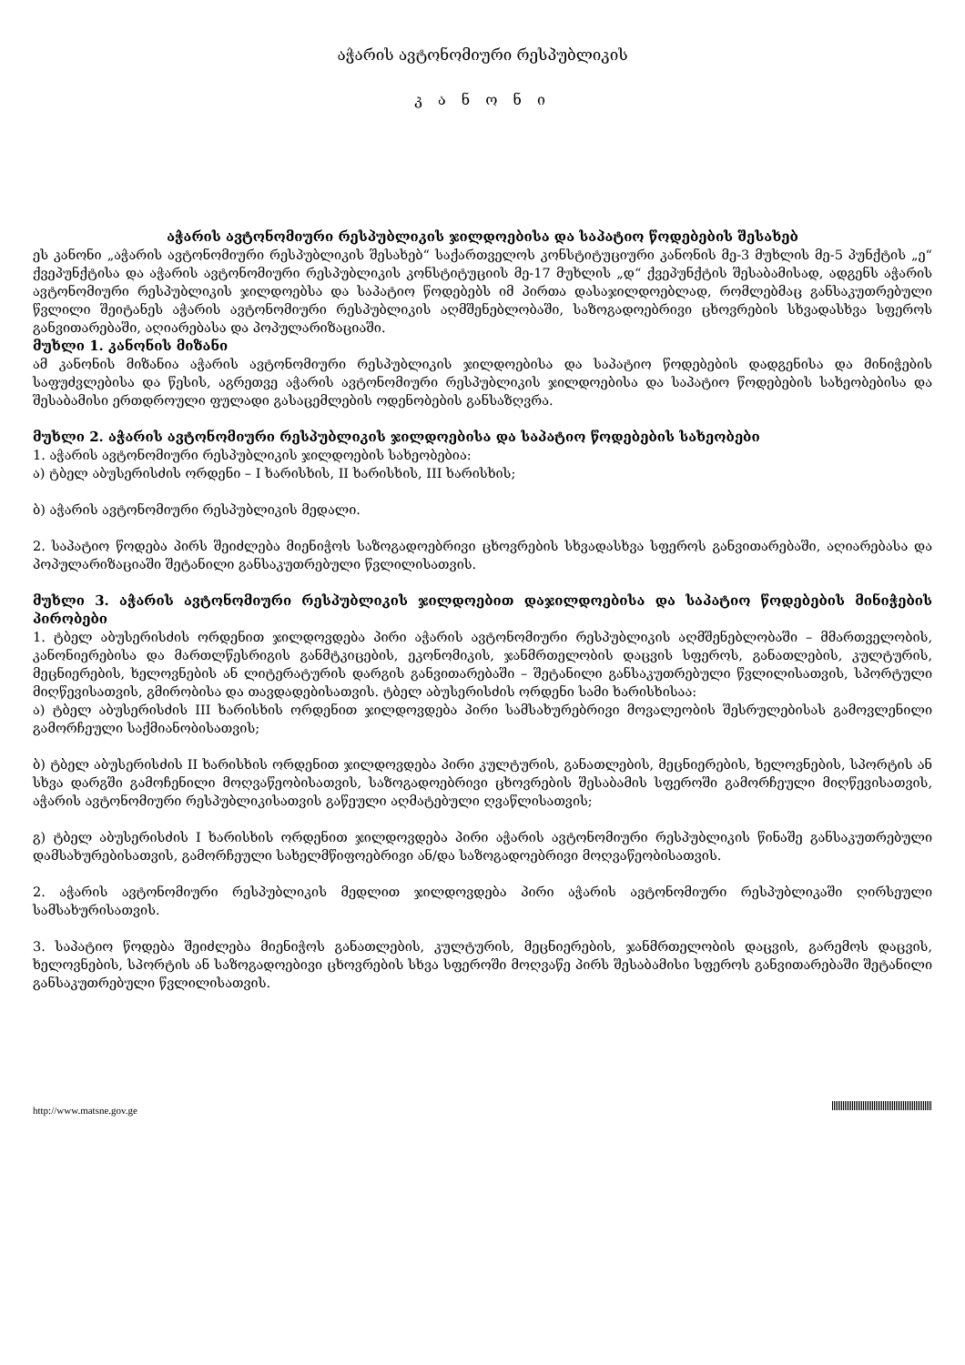აჭარის ავტონომიური რესპუბლიკის
კ ა ნ ო ნ ი
აჭარის ავტონომიური რესპუბლიკის ჯილდოებისა და საპატიო წოდებების შესახებ
ეს კანონი „აჭარის ავტონომიური რესპუბლიკის შესახებ“ საქართველოს კონსტიტუციური კანონის მე-3 მუხლის მე-5 პუნქტის „ე“ ქვეპუნქტისა და აჭარის ავტონომიური რესპუბლიკის კონსტიტუციის მე-17 მუხლის „დ“ ქვეპუნქტის შესაბამისად, ადგენს აჭარის ავტონომიური რესპუბლიკის ჯილდოებსა და საპატიო წოდებებს იმ პირთა დასაჯილდოებლად, რომლებმაც განსაკუთრებული წვლილი შეიტანეს აჭარის ავტონომიური რესპუბლიკის აღმშენებლობაში, საზოგადოებრივი ცხოვრების სხვადასხვა სფეროს განვითარებაში, აღიარებასა და პოპულარიზაციაში.
მუხლი 1. კანონის მიზანი
ამ კანონის მიზანია აჭარის ავტონომიური რესპუბლიკის ჯილდოებისა და საპატიო წოდებების დადგენისა და მინიჭების საფუძვლებისა და წესის, აგრეთვე აჭარის ავტონომიური რესპუბლიკის ჯილდოებისა და საპატიო წოდებების სახეობებისა და შესაბამისი ერთდროული ფულადი გასაცემლების ოდენობების განსაზღვრა.
მუხლი 2. აჭარის ავტონომიური რესპუბლიკის ჯილდოებისა და საპატიო წოდებების სახეობები
1. აჭარის ავტონომიური რესპუბლიკის ჯილდოების სახეობებია:
ა) ტბელ აბუსერისძის ორდენი – I ხარისხის, II ხარისხის, III ხარისხის;
ბ) აჭარის ავტონომიური რესპუბლიკის მედალი.
2. საპატიო წოდება პირს შეიძლება მიენიჭოს საზოგადოებრივი ცხოვრების სხვადასხვა სფეროს განვითარებაში, აღიარებასა და პოპულარიზაციაში შეტანილი განსაკუთრებული წვლილისათვის.
მუხლი 3. აჭარის ავტონომიური რესპუბლიკის ჯილდოებით დაჯილდოებისა და საპატიო წოდებების მინიჭების პირობები
1. ტბელ აბუსერისძის ორდენით ჯილდოვდება პირი აჭარის ავტონომიური რესპუბლიკის აღმშენებლობაში – მმართველობის, კანონიერებისა და მართლწესრიგის განმტკიცების, ეკონომიკის, ჯანმრთელობის დაცვის სფეროს, განათლების, კულტურის, მეცნიერების, ხელოვნების ან ლიტერატურის დარგის განვითარებაში – შეტანილი განსაკუთრებული წვლილისათვის, სპორტული მიღწევისათვის, გმირობისა და თავდადებისათვის. ტბელ აბუსერისძის ორდენი სამი ხარისხისაა:
ა) ტბელ აბუსერისძის III ხარისხის ორდენით ჯილდოვდება პირი სამსახურებრივი მოვალეობის შესრულებისას გამოვლენილი გამორჩეული საქმიანობისათვის;
ბ) ტბელ აბუსერისძის II ხარისხის ორდენით ჯილდოვდება პირი კულტურის, განათლების, მეცნიერების, ხელოვნების, სპორტის ან სხვა დარგში გამოჩენილი მოღვაწეობისათვის, საზოგადოებრივი ცხოვრების შესაბამის სფეროში გამორჩეული მიღწევისათვის, აჭარის ავტონომიური რესპუბლიკისათვის გაწეული აღმატებული ღვაწლისათვის;
გ) ტბელ აბუსერისძის I ხარისხის ორდენით ჯილდოვდება პირი აჭარის ავტონომიური რესპუბლიკის წინაშე განსაკუთრებული დამსახურებისათვის, გამორჩეული სახელმწიფოებრივი ან/და საზოგადოებრივი მოღვაწეობისათვის.
2. აჭარის ავტონომიური რესპუბლიკის მედლით ჯილდოვდება პირი აჭარის ავტონომიური რესპუბლიკაში ღირსეული სამსახურისათვის.
3. საპატიო წოდება შეიძლება მიენიჭოს განათლების, კულტურის, მეცნიერების, ჯანმრთელობის დაცვის, გარემოს დაცვის, ხელოვნების, სპორტის ან საზოგადოებივი ცხოვრების სხვა სფეროში მოღვაწე პირს შესაბამისი სფეროს განვითარებაში შეტანილი განსაკუთრებული წვლილისათვის.
http://www.matsne.gov.ge